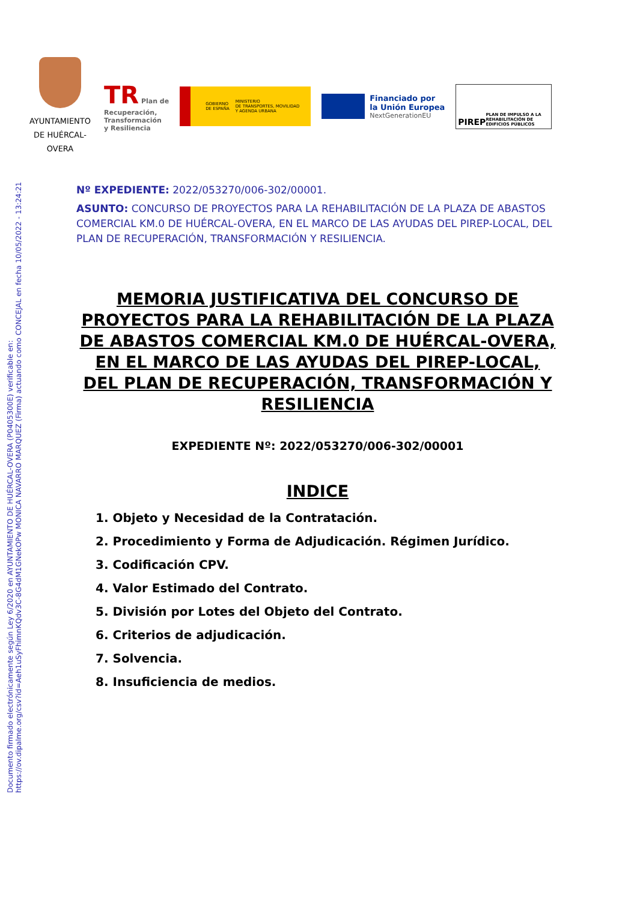Documento firmado electrónicamente según Ley 6/2020 en AYUNTAMIENTO DE HUÉRCAL-OVERA (P0405300E) verificable en:
https://ov.dipalme.org/csv?id=Aeh1uSyFhimnKQdv3C-8G4dM1GNekOPw MONICA NAVARRO MARQUEZ (Firma) actuando como CONCEJAL en fecha 10/05/2022 - 13:24:21
AYUNTAMIENTO DE HUÉRCAL-OVERA
TR Plan de
Recuperación,
Transformación
y Resiliencia
GOBIERNO
DE ESPAÑA MINISTERIO
DE TRANSPORTES, MOVILIDAD
Y AGENDA URBANA
Financiado por
la Unión Europea
NextGenerationEU
PIREP PLAN DE IMPULSO A LA REHABILITACIÓN DE EDIFICIOS PÚBLICOS
Nº EXPEDIENTE: 2022/053270/006-302/00001.
ASUNTO: CONCURSO DE PROYECTOS PARA LA REHABILITACIÓN DE LA PLAZA DE ABASTOS COMERCIAL KM.0 DE HUÉRCAL-OVERA, EN EL MARCO DE LAS AYUDAS DEL PIREP-LOCAL, DEL PLAN DE RECUPERACIÓN, TRANSFORMACIÓN Y RESILIENCIA.
MEMORIA JUSTIFICATIVA DEL CONCURSO DE PROYECTOS PARA LA REHABILITACIÓN DE LA PLAZA DE ABASTOS COMERCIAL KM.0 DE HUÉRCAL-OVERA, EN EL MARCO DE LAS AYUDAS DEL PIREP-LOCAL, DEL PLAN DE RECUPERACIÓN, TRANSFORMACIÓN Y RESILIENCIA
EXPEDIENTE Nº: 2022/053270/006-302/00001
INDICE
1. Objeto y Necesidad de la Contratación.
2. Procedimiento y Forma de Adjudicación. Régimen Jurídico.
3. Codificación CPV.
4. Valor Estimado del Contrato.
5. División por Lotes del Objeto del Contrato.
6. Criterios de adjudicación.
7. Solvencia.
8. Insuficiencia de medios.